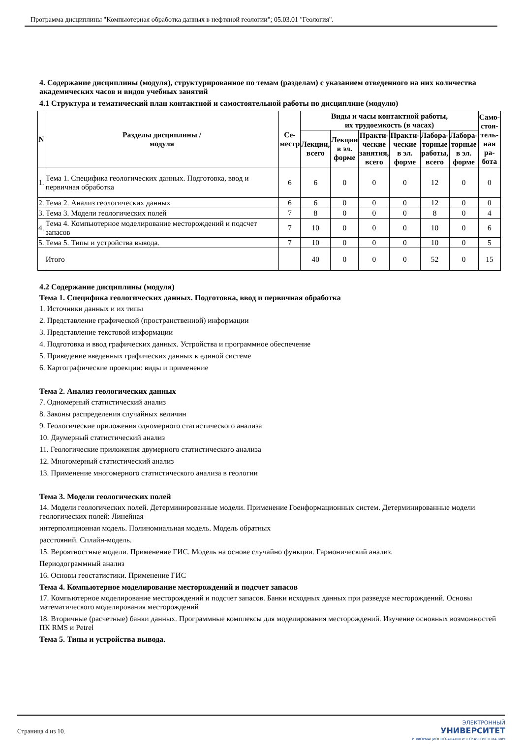Программа дисциплины "Компьютерная обработка данных в нефтяной геологии"; 05.03.01 "Геология".
4. Содержание дисциплины (модуля), структурированное по темам (разделам) с указанием отведенного на них количества академических часов и видов учебных занятий
4.1 Структура и тематический план контактной и самостоятельной работы по дисциплине (модулю)
| N | Разделы дисциплины / модуля | Се- местр | Виды и часы контактной работы, их трудоемкость (в часах) | | | | | | Само- стоя- тель- ная ра- бота |
| --- | --- | --- | --- | --- | --- | --- | --- | --- | --- |
| | | | Лекции, всего | Лекции в эл. форме | Практи- ческие занятия, всего | Практи- ческие в эл. форме | Лабора- торные работы, всего | Лабора- торные в эл. форме | |
| 1. | Тема 1. Специфика геологических данных. Подготовка, ввод и первичная обработка | 6 | 6 | 0 | 0 | 0 | 12 | 0 | 0 |
| 2. | Тема 2. Анализ геологических данных | 6 | 6 | 0 | 0 | 0 | 12 | 0 | 0 |
| 3. | Тема 3. Модели геологических полей | 7 | 8 | 0 | 0 | 0 | 8 | 0 | 4 |
| 4. | Тема 4. Компьютерное моделирование месторождений и подсчет запасов | 7 | 10 | 0 | 0 | 0 | 10 | 0 | 6 |
| 5. | Тема 5. Типы и устройства вывода. | 7 | 10 | 0 | 0 | 0 | 10 | 0 | 5 |
| | Итого | | 40 | 0 | 0 | 0 | 52 | 0 | 15 |
4.2 Содержание дисциплины (модуля)
Тема 1. Специфика геологических данных. Подготовка, ввод и первичная обработка
1. Источники данных и их типы
2. Представление графической (пространственной) информации
3. Представление текстовой информации
4. Подготовка и ввод графических данных. Устройства и программное обеспечение
5. Приведение введенных графических данных к единой системе
6. Картографические проекции: виды и применение
Тема 2. Анализ геологических данных
7. Одномерный статистический анализ
8. Законы распределения случайных величин
9. Геологические приложения одномерного статистического анализа
10. Двумерный статистический анализ
11. Геологические приложения двумерного статистического анализа
12. Многомерный статистический анализ
13. Применение многомерного статистического анализа в геологии
Тема 3. Модели геологических полей
14. Модели геологических полей. Детерминированные модели. Применение Гоенформационных систем. Детерминированные модели геологических полей: Линейная
интерполяционная модель. Полиномиальная модель. Модель обратных
расстояний. Сплайн-модель.
15. Вероятностные модели. Применение ГИС. Модель на основе случайно функции. Гармонический анализ.
Периодограммный анализ
16. Основы геостатистики. Применение ГИС
Тема 4. Компьютерное моделирование месторождений и подсчет запасов
17. Компьютерное моделирование месторождений и подсчет запасов. Банки исходных данных при разведке месторождений. Основы математического моделирования месторождений
18. Вторичные (расчетные) банки данных. Программные комплексы для моделирования месторождений. Изучение основных возможностей ПК RMS и Petrel
Тема 5. Типы и устройства вывода.
Страница 4 из 10.
ЭЛЕКТРОННЫЙ
УНИВЕРСИТЕТ
ИНФОРМАЦИОННО-АНАЛИТИЧЕСКАЯ СИСТЕМА КФУ